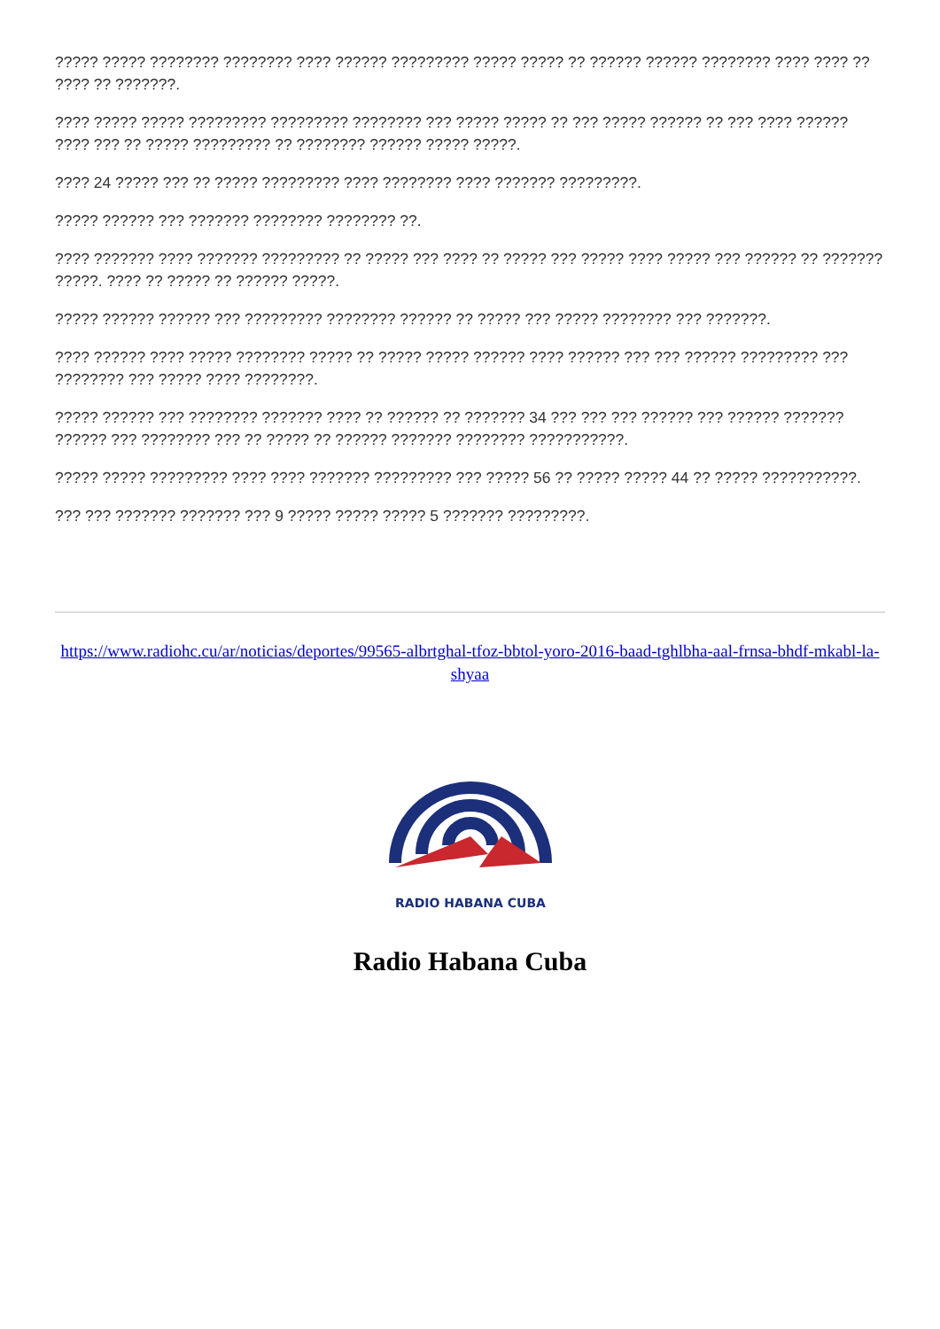????? ????? ???????? ???????? ???? ?????? ????????? ????? ????? ?? ?????? ?????? ???????? ???? ???? ?? ???? ?? ???????.
???? ????? ????? ????????? ????????? ???????? ??? ????? ????? ?? ??? ????? ?????? ?? ??? ???? ?????? ???? ??? ?? ????? ????????? ?? ???????? ?????? ????? ?????.
???? 24 ????? ??? ?? ????? ????????? ???? ???????? ???? ??????? ?????????.
????? ?????? ??? ??????? ???????? ???????? ??.
???? ??????? ???? ??????? ????????? ?? ????? ??? ???? ?? ????? ??? ????? ???? ????? ??? ?????? ?? ??????? ?????. ???? ?? ????? ?? ?????? ?????.
????? ?????? ?????? ??? ????????? ???????? ?????? ?? ????? ??? ????? ???????? ??? ???????.
???? ?????? ???? ????? ???????? ????? ?? ????? ????? ?????? ???? ?????? ??? ??? ?????? ????????? ??? ???????? ??? ????? ???? ????????.
????? ?????? ??? ???????? ??????? ???? ?? ?????? ?? ??????? 34 ??? ??? ??? ?????? ??? ?????? ??????? ?????? ??? ???????? ??? ?? ????? ?? ?????? ??????? ???????? ???????????.
????? ????? ????????? ???? ???? ??????? ????????? ??? ????? 56 ?? ????? ????? 44 ?? ????? ???????????.
??? ??? ??????? ??????? ??? 9 ????? ????? ????? 5 ??????? ?????????.
https://www.radiohc.cu/ar/noticias/deportes/99565-albrtghal-tfoz-bbtol-yoro-2016-baad-tghlbha-aal-frnsa-bhdf-mkabl-la-shyaa
RADIO HABANA CUBA
Radio Habana Cuba